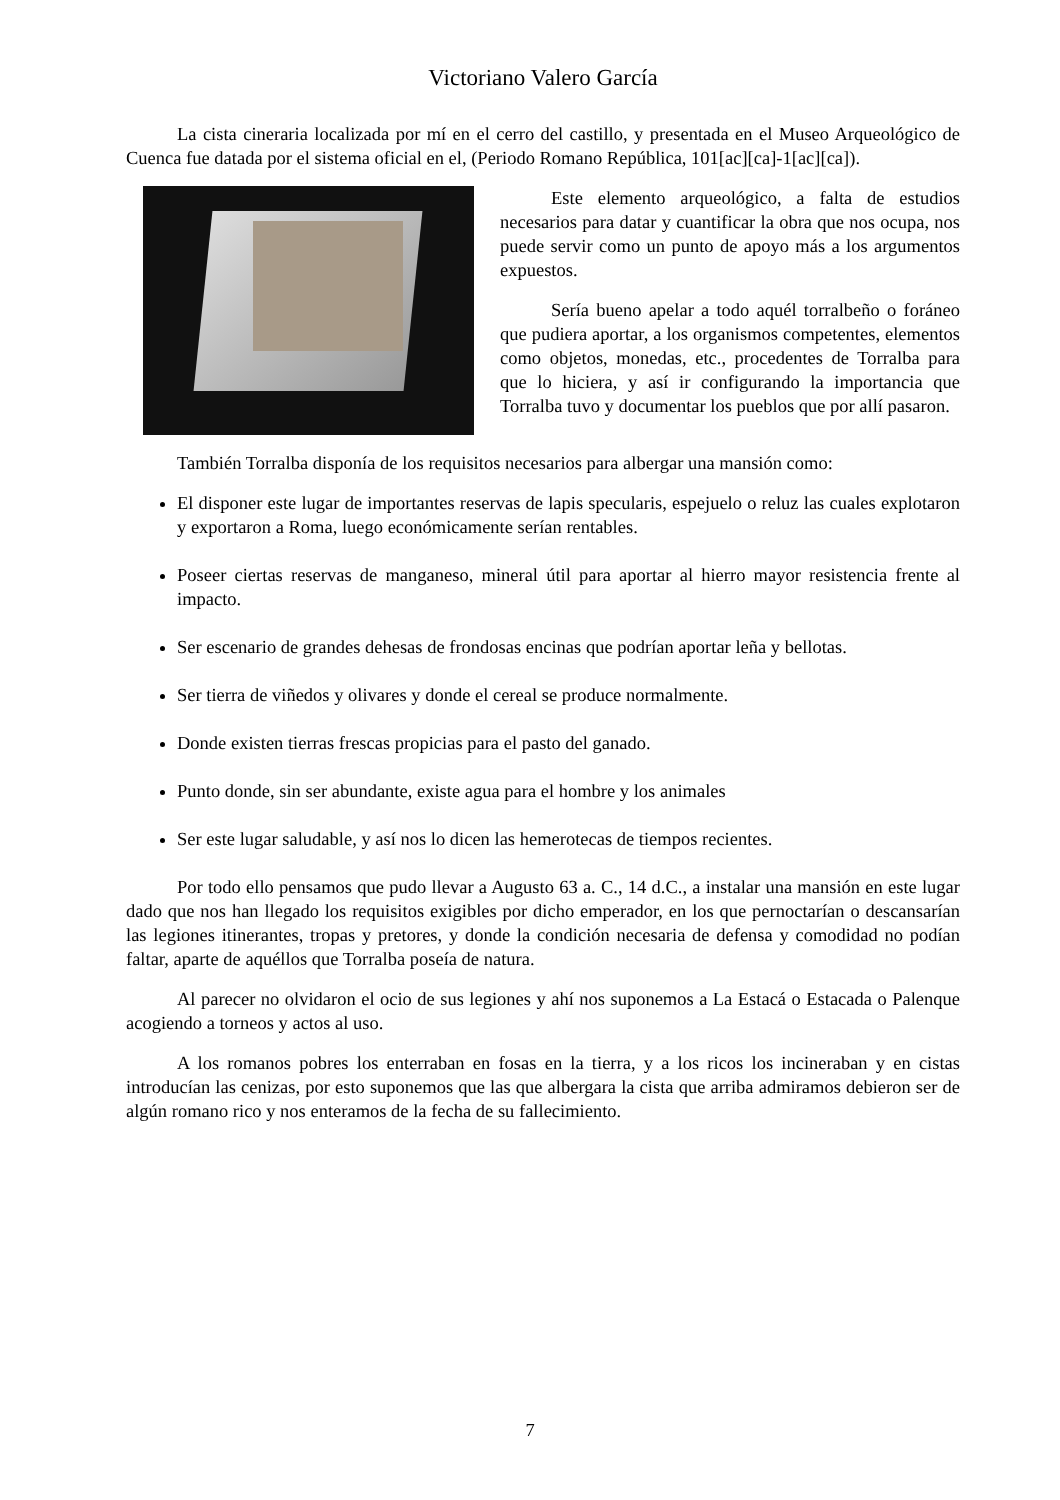Victoriano Valero García
La cista cineraria localizada por mí en el cerro del castillo, y presentada en el Museo Arqueológico de Cuenca fue datada por el sistema oficial en el, (Periodo Romano República, 101[ac][ca]-1[ac][ca]).
Este elemento arqueológico, a falta de estudios necesarios para datar y cuantificar la obra que nos ocupa, nos puede servir como un punto de apoyo más a los argumentos expuestos.
Sería bueno apelar a todo aquél torralbeño o foráneo que pudiera aportar, a los organismos competentes, elementos como objetos, monedas, etc., procedentes de Torralba para que lo hiciera, y así ir configurando la importancia que Torralba tuvo y documentar los pueblos que por allí pasaron.
También Torralba disponía de los requisitos necesarios para albergar una mansión como:
El disponer este lugar de importantes reservas de lapis specularis, espejuelo o reluz las cuales explotaron y exportaron a Roma, luego económicamente serían rentables.
Poseer ciertas reservas de manganeso, mineral útil para aportar al hierro mayor resistencia frente al impacto.
Ser escenario de grandes dehesas de frondosas encinas que podrían aportar leña y bellotas.
Ser tierra de viñedos y olivares y donde el cereal se produce normalmente.
Donde existen tierras frescas propicias para el pasto del ganado.
Punto donde, sin ser abundante, existe agua para el hombre y los animales
Ser este lugar saludable, y así nos lo dicen las hemerotecas de tiempos recientes.
Por todo ello pensamos que pudo llevar a Augusto 63 a. C., 14 d.C., a instalar una mansión en este lugar dado que nos han llegado los requisitos exigibles por dicho emperador, en los que pernoctarían o descansarían las legiones itinerantes, tropas y pretores, y donde la condición necesaria de defensa y comodidad no podían faltar, aparte de aquéllos que Torralba poseía de natura.
Al parecer no olvidaron el ocio de sus legiones y ahí nos suponemos a La Estacá o Estacada o Palenque acogiendo a torneos y actos al uso.
A los romanos pobres los enterraban en fosas en la tierra, y a los ricos los incineraban y en cistas introducían las cenizas, por esto suponemos que las que albergara la cista que arriba admiramos debieron ser de algún romano rico y nos enteramos de la fecha de su fallecimiento.
7